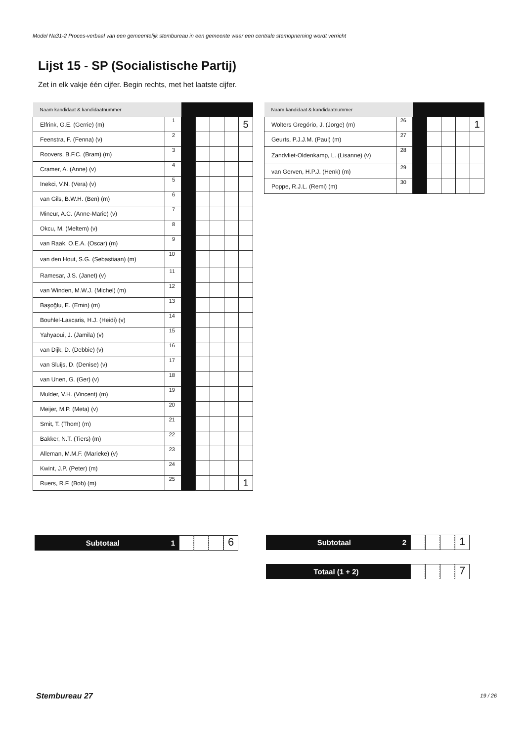Model Na31-2 Proces-verbaal van een gemeentelijk stembureau in een gemeente waar een centrale stemopneming wordt verricht
Lijst 15 - SP (Socialistische Partij)
Zet in elk vakje één cijfer. Begin rechts, met het laatste cijfer.
| Naam kandidaat & kandidaatnummer | | | | | | |
| Elfrink, G.E. (Gerrie) (m) | 1 | | | | | 5 |
| Feenstra, F. (Fenna) (v) | 2 | | | | | |
| Roovers, B.F.C. (Bram) (m) | 3 | | | | | |
| Cramer, A. (Anne) (v) | 4 | | | | | |
| Inekci, V.N. (Vera) (v) | 5 | | | | | |
| van Gils, B.W.H. (Ben) (m) | 6 | | | | | |
| Mineur, A.C. (Anne-Marie) (v) | 7 | | | | | |
| Okcu, M. (Meltem) (v) | 8 | | | | | |
| van Raak, O.E.A. (Oscar) (m) | 9 | | | | | |
| van den Hout, S.G. (Sebastiaan) (m) | 10 | | | | | |
| Ramesar, J.S. (Janet) (v) | 11 | | | | | |
| van Winden, M.W.J. (Michel) (m) | 12 | | | | | |
| Başoğlu, E. (Emin) (m) | 13 | | | | | |
| Bouhlel-Lascaris, H.J. (Heidi) (v) | 14 | | | | | |
| Yahyaoui, J. (Jamila) (v) | 15 | | | | | |
| van Dijk, D. (Debbie) (v) | 16 | | | | | |
| van Sluijs, D. (Denise) (v) | 17 | | | | | |
| van Unen, G. (Ger) (v) | 18 | | | | | |
| Mulder, V.H. (Vincent) (m) | 19 | | | | | |
| Meijer, M.P. (Meta) (v) | 20 | | | | | |
| Smit, T. (Thom) (m) | 21 | | | | | |
| Bakker, N.T. (Tiers) (m) | 22 | | | | | |
| Alleman, M.M.F. (Marieke) (v) | 23 | | | | | |
| Kwint, J.P. (Peter) (m) | 24 | | | | | |
| Ruers, R.F. (Bob) (m) | 25 | | | | | 1 |
| Naam kandidaat & kandidaatnummer | | | | | | |
| Wolters Gregório, J. (Jorge) (m) | 26 | | | | | 1 |
| Geurts, P.J.J.M. (Paul) (m) | 27 | | | | | |
| Zandvliet-Oldenkamp, L. (Lisanne) (v) | 28 | | | | | |
| van Gerven, H.P.J. (Henk) (m) | 29 | | | | | |
| Poppe, R.J.L. (Remi) (m) | 30 | | | | | |
Subtotaal 1
6
Subtotaal 2
1
Totaal (1 + 2)
7
Stembureau 27 19 / 26